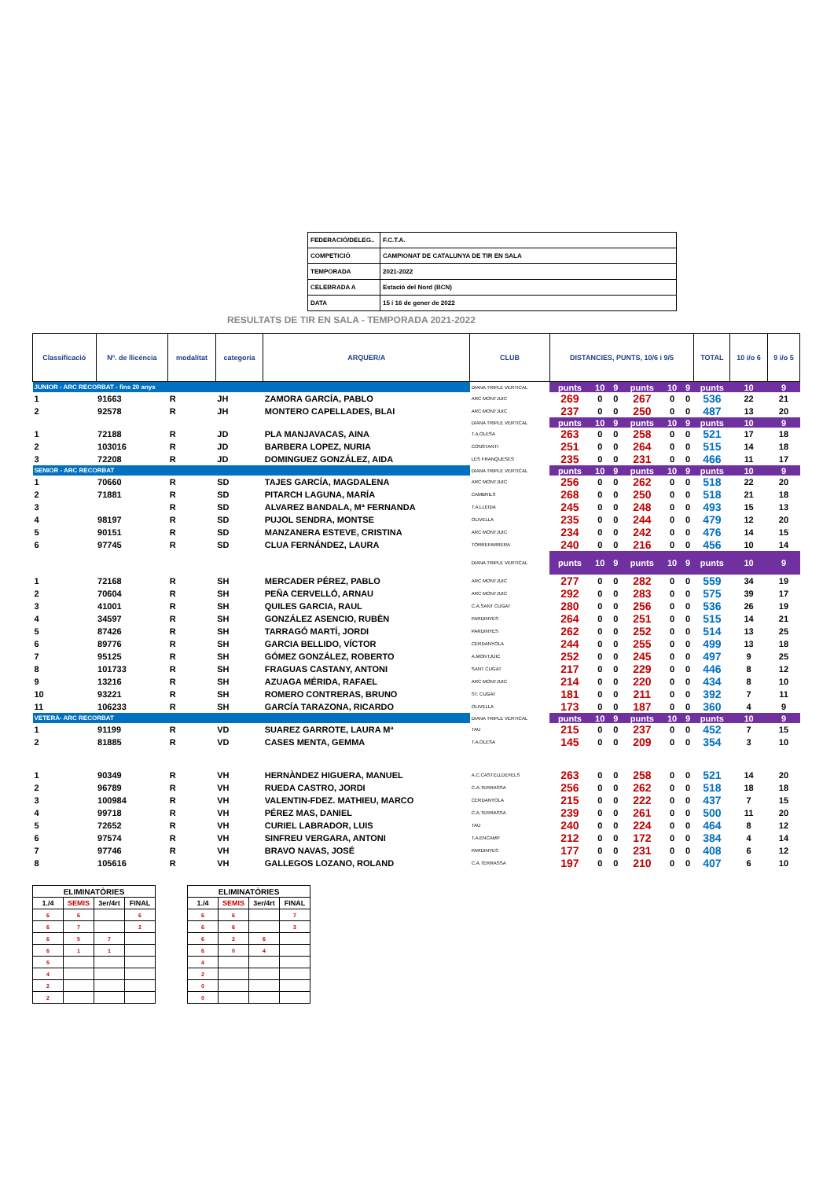| FEDERACIÓ/DELEG.. | F.C.T.A. |
| COMPETICIÓ | CAMPIONAT DE CATALUNYA DE TIR EN SALA |
| TEMPORADA | 2021-2022 |
| CELEBRADA A | Estació del Nord (BCN) |
| DATA | 15 i 16 de gener de 2022 |
RESULTATS DE TIR EN SALA - TEMPORADA 2021-2022
| Classificació | Nº. de llicència | modalitat | categoria | ARQUER/A | CLUB | DISTANCIES, PUNTS, 10/6 i 9/5 | | | | | | TOTAL | 10 i/o 6 | 9 i/o 5 |
| --- | --- | --- | --- | --- | --- | --- | --- | --- | --- | --- | --- | --- | --- | --- |
| JUNIOR - ARC RECORBAT - fins 20 anys | | | | | DIANA TRIPLE VERTICAL | punts | 10 | 9 | punts | 10 | 9 | punts | 10 | 9 |
| 1 | 91663 | R | JH | ZAMORA GARCÍA, PABLO | ARC MONTJUIC | 269 | 0 | 0 | 267 | 0 | 0 | 536 | 22 | 21 |
| 2 | 92578 | R | JH | MONTERO CAPELLADES, BLAI | ARC MONTJUIC | 237 | 0 | 0 | 250 | 0 | 0 | 487 | 13 | 20 |
| | | | | | DIANA TRIPLE VERTICAL | punts | 10 | 9 | punts | 10 | 9 | punts | 10 | 9 |
| 1 | 72188 | R | JD | PLA MANJAVACAS, AINA | T.A.OLESA | 263 | 0 | 0 | 258 | 0 | 0 | 521 | 17 | 18 |
| 2 | 103016 | R | JD | BARBERA LOPEZ, NURIA | CONSTANTI | 251 | 0 | 0 | 264 | 0 | 0 | 515 | 14 | 18 |
| 3 | 72208 | R | JD | DOMINGUEZ GONZÁLEZ, AIDA | LES FRANQUESES | 235 | 0 | 0 | 231 | 0 | 0 | 466 | 11 | 17 |
| SENIOR - ARC RECORBAT | | | | | DIANA TRIPLE VERTICAL | punts | 10 | 9 | punts | 10 | 9 | punts | 10 | 9 |
| 1 | 70660 | R | SD | TAJES GARCÍA, MAGDALENA | ARC MONTJUIC | 256 | 0 | 0 | 262 | 0 | 0 | 518 | 22 | 20 |
| 2 | 71881 | R | SD | PITARCH LAGUNA, MARÍA | CAMBRILS | 268 | 0 | 0 | 250 | 0 | 0 | 518 | 21 | 18 |
| 3 | | R | SD | ALVAREZ BANDALA, Mª FERNANDA | T.A.LLEIDA | 245 | 0 | 0 | 248 | 0 | 0 | 493 | 15 | 13 |
| 4 | 98197 | R | SD | PUJOL SENDRA, MONTSE | OLIVELLA | 235 | 0 | 0 | 244 | 0 | 0 | 479 | 12 | 20 |
| 5 | 90151 | R | SD | MANZANERA ESTEVE, CRISTINA | ARC MONTJUIC | 234 | 0 | 0 | 242 | 0 | 0 | 476 | 14 | 15 |
| 6 | 97745 | R | SD | CLUA FERNÁNDEZ, LAURA | TORREFARRERA | 240 | 0 | 0 | 216 | 0 | 0 | 456 | 10 | 14 |
| | | | | | DIANA TRIPLE VERTICAL | punts | 10 | 9 | punts | 10 | 9 | punts | 10 | 9 |
| 1 | 72168 | R | SH | MERCADER PÉREZ, PABLO | ARC MONTJUIC | 277 | 0 | 0 | 282 | 0 | 0 | 559 | 34 | 19 |
| 2 | 70604 | R | SH | PEÑA CERVELLÓ, ARNAU | ARC MONTJUIC | 292 | 0 | 0 | 283 | 0 | 0 | 575 | 39 | 17 |
| 3 | 41001 | R | SH | QUILES GARCIA, RAUL | C.A.SANT CUGAT | 280 | 0 | 0 | 256 | 0 | 0 | 536 | 26 | 19 |
| 4 | 34597 | R | SH | GONZÁLEZ ASENCIO, RUBÈN | PARDINYES | 264 | 0 | 0 | 251 | 0 | 0 | 515 | 14 | 21 |
| 5 | 87426 | R | SH | TARRAGÓ MARTÍ, JORDI | PARDINYES | 262 | 0 | 0 | 252 | 0 | 0 | 514 | 13 | 25 |
| 6 | 89776 | R | SH | GARCIA BELLIDO, VÍCTOR | CERDANYOLA | 244 | 0 | 0 | 255 | 0 | 0 | 499 | 13 | 18 |
| 7 | 95125 | R | SH | GÓMEZ GONZÁLEZ, ROBERTO | A.MONTJUIC | 252 | 0 | 0 | 245 | 0 | 0 | 497 | 9 | 25 |
| 8 | 101733 | R | SH | FRAGUAS CASTANY, ANTONI | SANT CUGAT | 217 | 0 | 0 | 229 | 0 | 0 | 446 | 8 | 12 |
| 9 | 13216 | R | SH | AZUAGA MÉRIDA, RAFAEL | ARC MONTJUIC | 214 | 0 | 0 | 220 | 0 | 0 | 434 | 8 | 10 |
| 10 | 93221 | R | SH | ROMERO CONTRERAS, BRUNO | ST. CUGAT | 181 | 0 | 0 | 211 | 0 | 0 | 392 | 7 | 11 |
| 11 | 106233 | R | SH | GARCÍA TARAZONA, RICARDO | OLIVELLA | 173 | 0 | 0 | 187 | 0 | 0 | 360 | 4 | 9 |
| VETERÀ- ARC RECORBAT | | | | | DIANA TRIPLE VERTICAL | punts | 10 | 9 | punts | 10 | 9 | punts | 10 | 9 |
| 1 | 91199 | R | VD | SUAREZ GARROTE, LAURA Mª | TAU | 215 | 0 | 0 | 237 | 0 | 0 | 452 | 7 | 15 |
| 2 | 81885 | R | VD | CASES MENTA, GEMMA | T.A.OLESA | 145 | 0 | 0 | 209 | 0 | 0 | 354 | 3 | 10 |
| 1 | 90349 | R | VH | HERNÀNDEZ HIGUERA, MANUEL | A.C.CASTELLDEFELS | 263 | 0 | 0 | 258 | 0 | 0 | 521 | 14 | 20 |
| 2 | 96789 | R | VH | RUEDA CASTRO, JORDI | C.A.TERRASSA | 256 | 0 | 0 | 262 | 0 | 0 | 518 | 18 | 18 |
| 3 | 100984 | R | VH | VALENTIN-FDEZ. MATHIEU, MARCO | CERDANYOLA | 215 | 0 | 0 | 222 | 0 | 0 | 437 | 7 | 15 |
| 4 | 99718 | R | VH | PÉREZ MAS, DANIEL | C.A.TERRASSA | 239 | 0 | 0 | 261 | 0 | 0 | 500 | 11 | 20 |
| 5 | 72652 | R | VH | CURIEL LABRADOR, LUIS | TAU | 240 | 0 | 0 | 224 | 0 | 0 | 464 | 8 | 12 |
| 6 | 97574 | R | VH | SINFREU VERGARA, ANTONI | T.A.ENCAMP | 212 | 0 | 0 | 172 | 0 | 0 | 384 | 4 | 14 |
| 7 | 97746 | R | VH | BRAVO NAVAS, JOSÉ | PARDINYES | 177 | 0 | 0 | 231 | 0 | 0 | 408 | 6 | 12 |
| 8 | 105616 | R | VH | GALLEGOS LOZANO, ROLAND | C.A.TERRASSA | 197 | 0 | 0 | 210 | 0 | 0 | 407 | 6 | 10 |
| ELIMINATÒRIES | | | |
| 1./4 | SEMIS | 3er/4rt | FINAL |
| 6 | 6 | | 6 |
| 6 | 7 | | 2 |
| 6 | 5 | 7 | |
| 6 | 1 | 1 | |
| 5 | | | |
| 4 | | | |
| 2 | | | |
| 2 | | | |
| ELIMINATÒRIES | | | |
| 1./4 | SEMIS | 3er/4rt | FINAL |
| 6 | 6 | | 7 |
| 6 | 6 | | 3 |
| 6 | 2 | 6 | |
| 6 | 0 | 4 | |
| 4 | | | |
| 2 | | | |
| 0 | | | |
| 0 | | | |